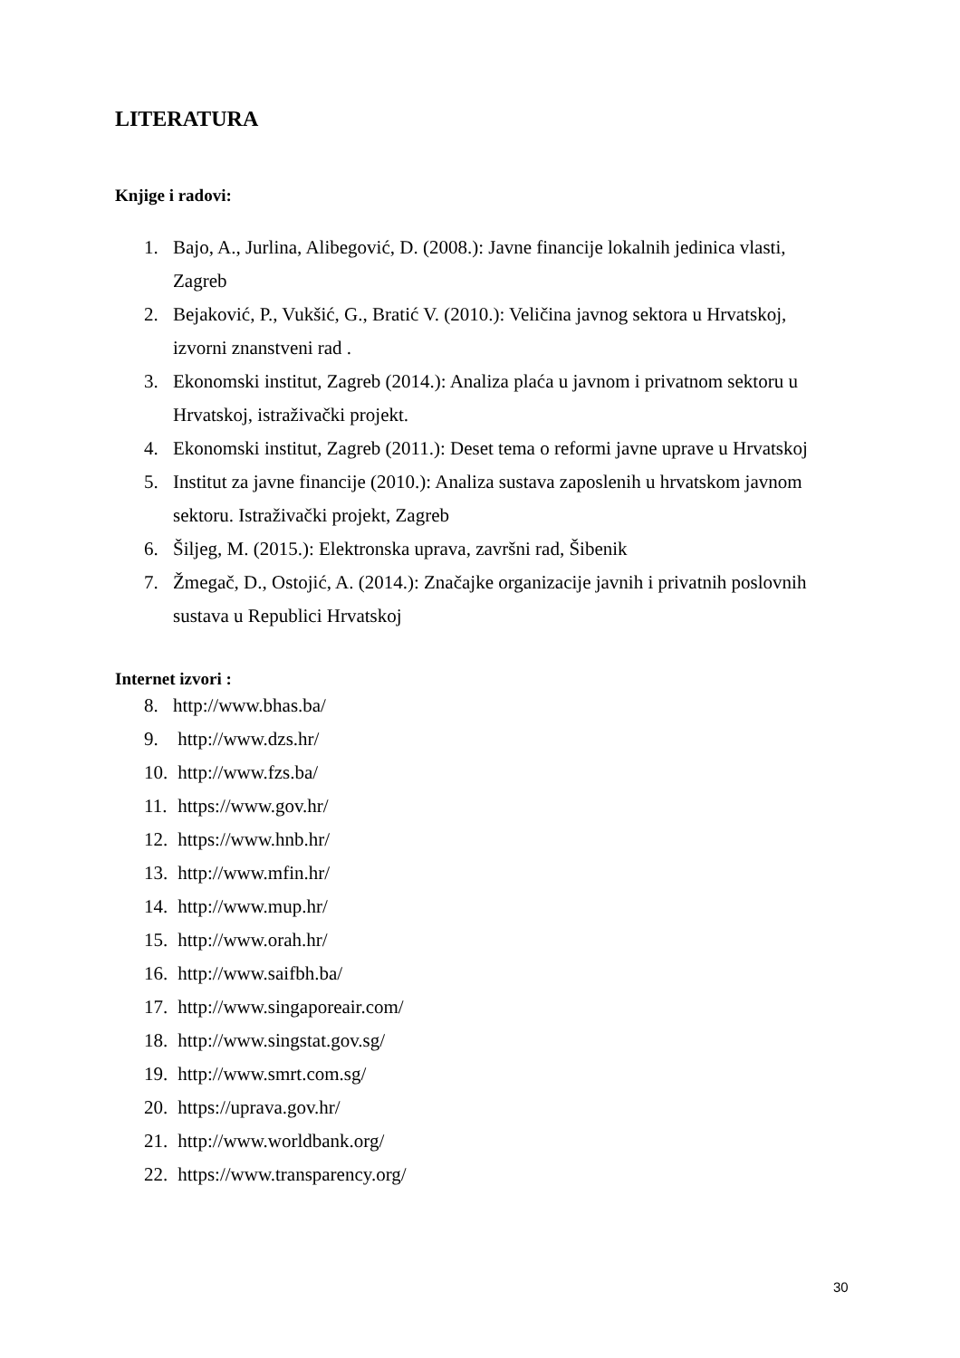LITERATURA
Knjige i radovi:
1. Bajo, A., Jurlina, Alibegović, D. (2008.): Javne financije lokalnih jedinica vlasti, Zagreb
2. Bejaković, P., Vukšić, G., Bratić V. (2010.): Veličina javnog sektora u Hrvatskoj, izvorni znanstveni rad .
3. Ekonomski institut, Zagreb (2014.): Analiza plaća u javnom i privatnom sektoru u Hrvatskoj, istraživački projekt.
4. Ekonomski institut, Zagreb (2011.): Deset tema o reformi javne uprave u Hrvatskoj
5. Institut za javne financije (2010.): Analiza sustava zaposlenih u hrvatskom javnom sektoru. Istraživački projekt, Zagreb
6. Šiljeg, M. (2015.): Elektronska uprava, završni rad, Šibenik
7. Žmegač, D., Ostojić, A. (2014.): Značajke organizacije javnih i privatnih poslovnih sustava u Republici Hrvatskoj
Internet izvori :
8. http://www.bhas.ba/
9. http://www.dzs.hr/
10. http://www.fzs.ba/
11. https://www.gov.hr/
12. https://www.hnb.hr/
13. http://www.mfin.hr/
14. http://www.mup.hr/
15. http://www.orah.hr/
16. http://www.saifbh.ba/
17. http://www.singaporeair.com/
18. http://www.singstat.gov.sg/
19. http://www.smrt.com.sg/
20. https://uprava.gov.hr/
21. http://www.worldbank.org/
22. https://www.transparency.org/
30